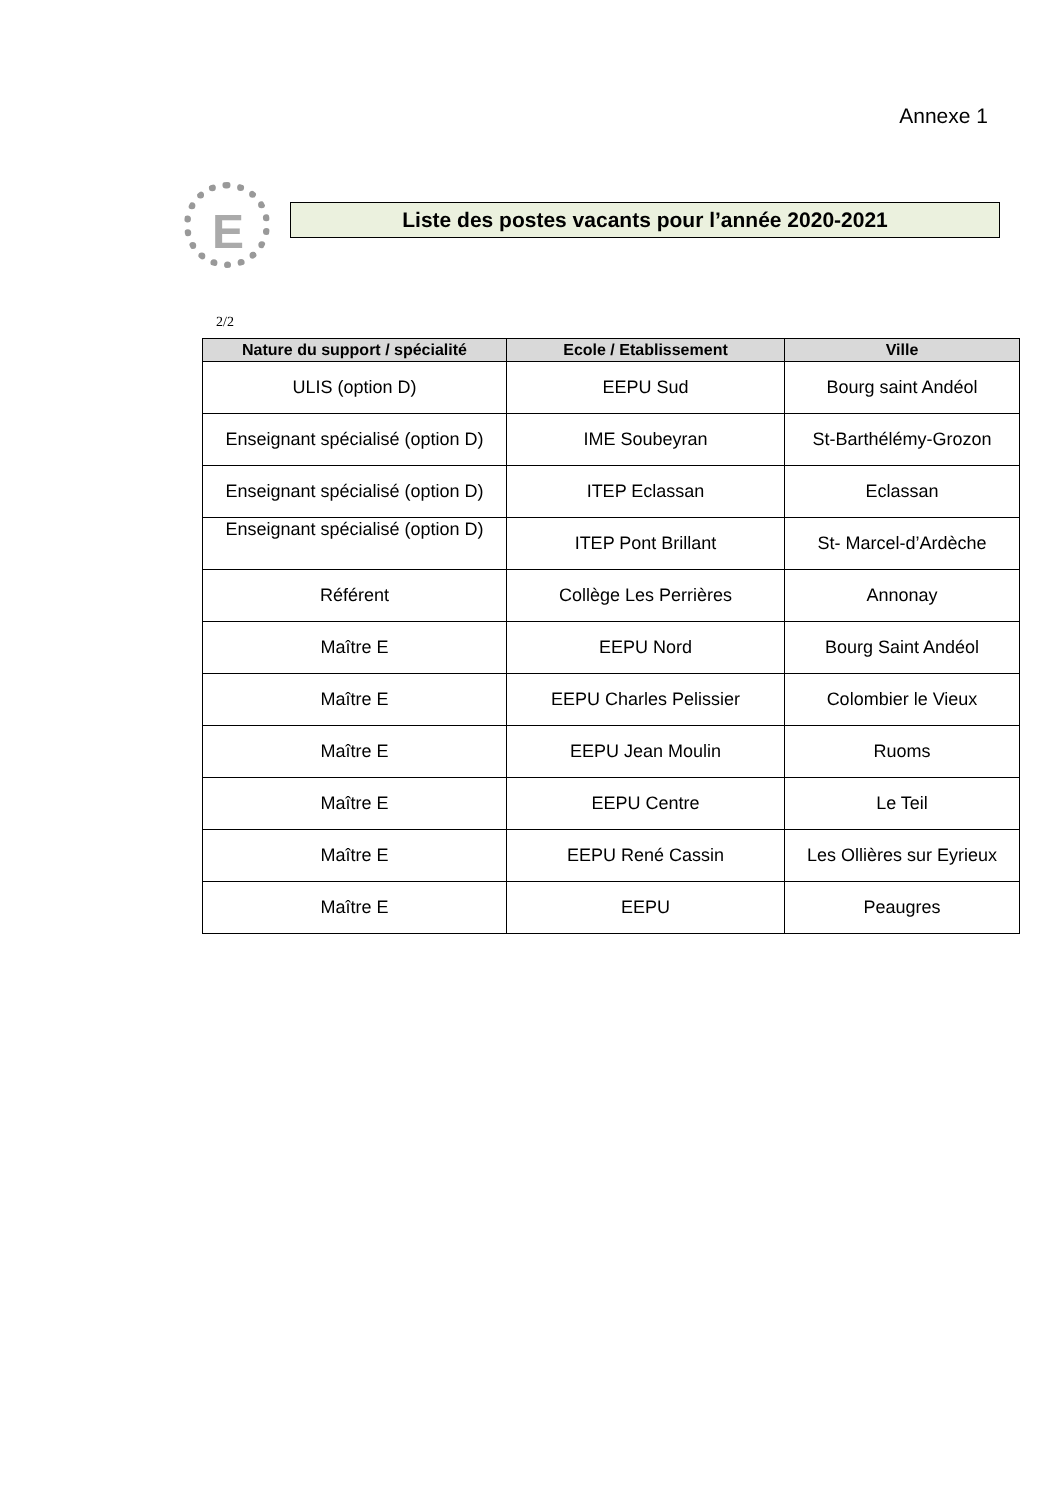Annexe 1
E
Liste des postes vacants pour l’année 2020-2021
2/2
| Nature du support / spécialité | Ecole / Etablissement | Ville |
| --- | --- | --- |
| ULIS (option D) | EEPU Sud | Bourg saint Andéol |
| Enseignant spécialisé (option D) | IME Soubeyran | St-Barthélémy-Grozon |
| Enseignant spécialisé (option D) | ITEP Eclassan | Eclassan |
| Enseignant spécialisé (option D) | ITEP Pont Brillant | St- Marcel-d’Ardèche |
| Référent | Collège Les Perrières | Annonay |
| Maître E | EEPU Nord | Bourg Saint Andéol |
| Maître E | EEPU Charles Pelissier | Colombier le Vieux |
| Maître E | EEPU Jean Moulin | Ruoms |
| Maître E | EEPU Centre | Le Teil |
| Maître E | EEPU René Cassin | Les Ollières sur Eyrieux |
| Maître E | EEPU | Peaugres |